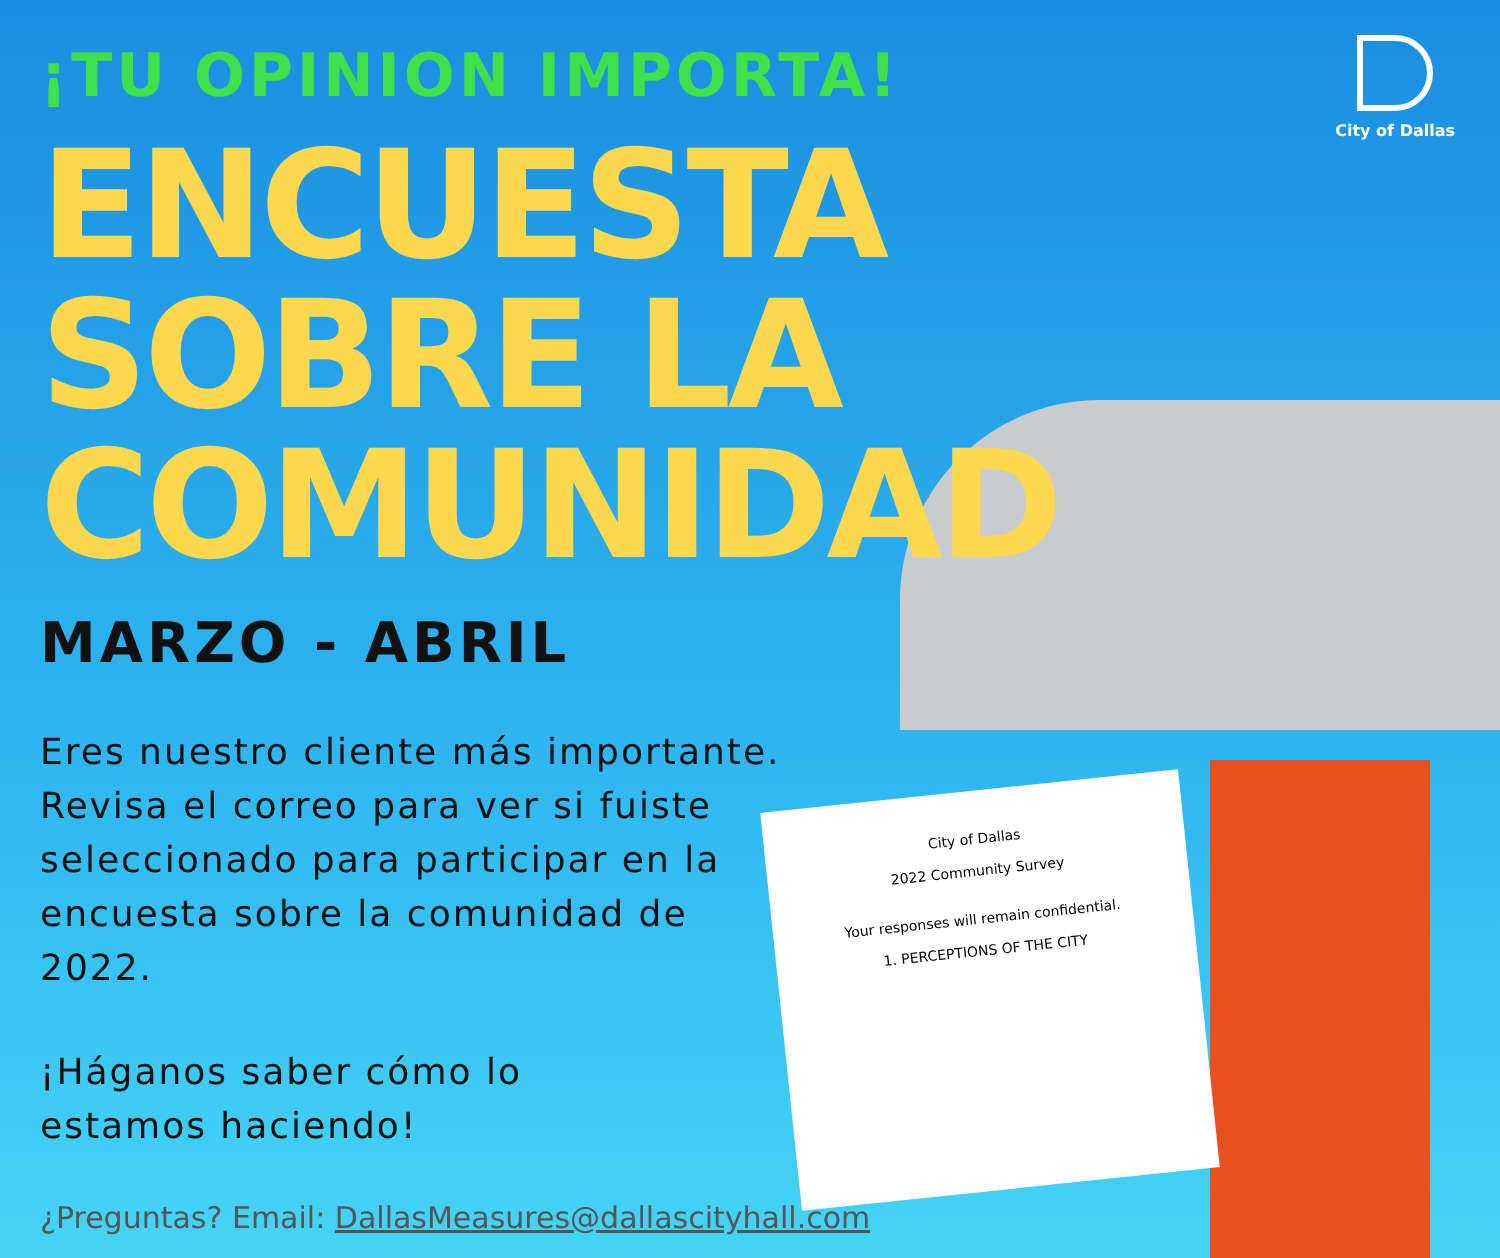City of Dallas
2022 Community Survey
Your responses will remain confidential.
1. PERCEPTIONS OF THE CITY
City of Dallas
¡TU OPINION IMPORTA!
ENCUESTA SOBRE LA COMUNIDAD
MARZO - ABRIL
Eres nuestro cliente más importante. Revisa el correo para ver si fuiste seleccionado para participar en la encuesta sobre la comunidad de 2022.
¡Háganos saber cómo lo
estamos haciendo!
¿Preguntas? Email: DallasMeasures@dallascityhall.com